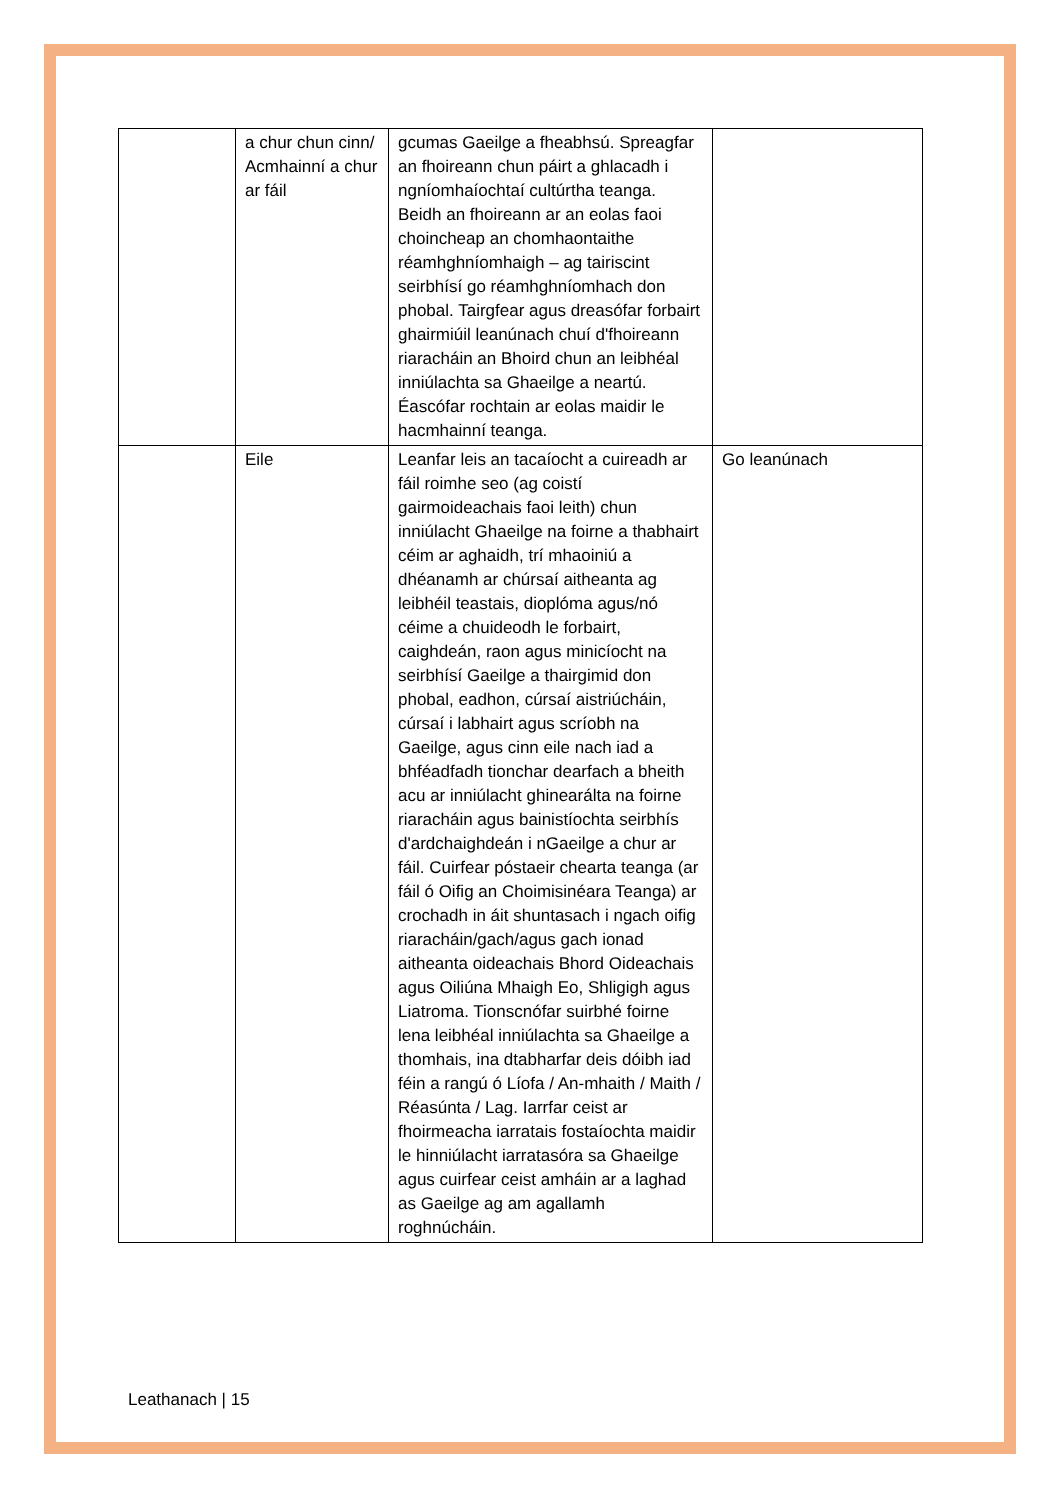| | a chur chun cinn/ Acmhainní a chur ar fáil | gcumas Gaeilge a fheabhsú. Spreagfar an fhoireann chun páirt a ghlacadh i ngníomhaíochtaí cultúrtha teanga. Beidh an fhoireann ar an eolas faoi choincheap an chomhaontaithe réamhghníomhaigh – ag tairiscint seirbhísí go réamhghníomhach don phobal. Tairgfear agus dreasófar forbairt ghairmiúil leanúnach chuí d'fhoireann riaracháin an Bhoird chun an leibhéal inniúlachta sa Ghaeilge a neartú. Éascófar rochtain ar eolas maidir le hacmhainní teanga. | |
| | Eile | Leanfar leis an tacaíocht a cuireadh ar fáil roimhe seo (ag coistí gairmoideachais faoi leith) chun inniúlacht Ghaeilge na foirne a thabhairt céim ar aghaidh, trí mhaoiniú a dhéanamh ar chúrsaí aitheanta ag leibhéil teastais, dioplóma agus/nó céime a chuideodh le forbairt, caighdeán, raon agus minicíocht na seirbhísí Gaeilge a thairgimid don phobal, eadhon, cúrsaí aistriúcháin, cúrsaí i labhairt agus scríobh na Gaeilge, agus cinn eile nach iad a bhféadfadh tionchar dearfach a bheith acu ar inniúlacht ghinearálta na foirne riaracháin agus bainistíochta seirbhís d'ardchaighdeán i nGaeilge a chur ar fáil. Cuirfear póstaeir chearta teanga (ar fáil ó Oifig an Choimisinéara Teanga) ar crochadh in áit shuntasach i ngach oifig riaracháin/gach/agus gach ionad aitheanta oideachais Bhord Oideachais agus Oiliúna Mhaigh Eo, Shligigh agus Liatroma. Tionscnófar suirbhé foirne lena leibhéal inniúlachta sa Ghaeilge a thomhais, ina dtabharfar deis dóibh iad féin a rangú ó Líofa / An-mhaith / Maith / Réasúnta / Lag. Iarrfar ceist ar fhoirmeacha iarratais fostaíochta maidir le hinniúlacht iarratasóra sa Ghaeilge agus cuirfear ceist amháin ar a laghad as Gaeilge ag am agallamh roghnúcháin. | Go leanúnach |
Leathanach | 15